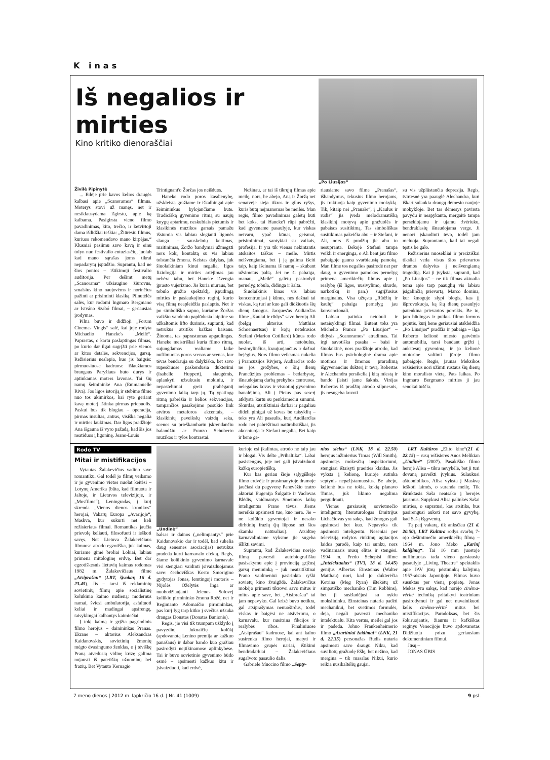K inas
Iš negalios ir mirties
Kino kritiko dienoraščiai
„Po Liusijos“
Živilė Pipinytė
... Eilėje prie kavos kelios draugės kalbasi apie „Scanoramos“ filmus. Moterys stovi už manęs, net ir nesiklausydama išgirstu, apie ką kalbama. Pasigirsta vieno filmo pavadinimas, kito, trečio, ir ketvirtoji dama išdidžiai teškia: „Žiūrėsiu filmus, kuriuos rekomendavo mano kirpėjas.“ Klusniai pasiimu savo kavą ir einu tolyn nuo festivalio entuziasčių, juolab kad mano sąrašas joms tikrai nepadarytų įspūdžio. Suprantu, kad ne šios ponios – ištikimoji festivalio auditorija. Per dešimt metų „Scanorama“ užsiaugino žiūrovus, smalsius kino naujovėms ir norinčius pažinti ar prisiminti klasiką. Pilnutėlės salės, kur rodomi Ingmaro Bergmano ar Istváno Szabó filmai, – geriausias įrodymas.
Pilna buvo ir didžioji „Forum Cinemas Vingis“ salė, kai joje rodyta Michaelio Haneke's „Meilė“. Paprastas, o kartu paslaptingas filmas, po kurio dar ilgai sugrįžti prie vienos ar kitos detalės, sekvencijos, garsų. Režisierius neslepia, kuo jis baigsis: pirmuosiuose kadruose išlaužiamos brangaus Paryžiaus buto durys ir aptinkamas moters lavonas. Tai šių namų šeimininkė Ana (Emmanuelle Riva). Jos ligos istoriją ir stebime filme nuo tos akimirkos, kai ryte geriant kavą moterį ištinka pirmas priepuolis. Paskui bus tik blogiau – operacija, pirmas insultas, antras, visiška negalia ir mirties laukimas. Dar ligos pradžioje Ana išgauna iš vyro pažadą, kad šis jos neatiduos į ligoninę. Jeano-Louis
Trintignant'o Žoržas jos neišduos.
Haneke rodo poros kasdienybę, užskleistą gražiame ir iškalbingai apie šeimininkus bylojančiame bute. Tradicišką gyvenimo ritmą su naujų knygų aptarimu, neskubiais pietumis ir klasikinės muzikos garsais pamažu išstumia vis labiau slegianti ligonės slauga – sauskelnių keitimas, maitinimas, Žoržo bandymai užmegzti nors kokį kontaktą su vis labiau tolstančia žmona. Keistas dalykas, juk šiuolaikiniam kinui negalia, ligos fiziologija ir mirties artėjimas jau nebėra tabu, bet Haneke išvengia įprasto vujerizmo. Jis kuria niūraus, bet tobulo grožio spektaklį, įspūdingą mirties ir pasiaukojimo reginį, kurio visą filmą neapleidžia paslaptis. Net ir po simboliško sapno, kuriame Žoržas vaikšto vandeniu paplūdusia laiptine su užkaltomis lifto durimis, supranti, kad netrukus atsitiks kažkas baisaus. Žinoma, tas paprastumas apgaulingas. Haneke meistriškai kuria filmo ritmą, sujungdamas realiame laike nufilmuotas poros scenas ar scenas, kur tėvas bendrauja su dalykiška, bet savo rūpesčiuose paskendusia dukterimi (Isabelle Huppert), slaugėmis, aplankyti užsukusiu mokiniu, ir nepastebimai greit prabėgantį gyvenimo laiką tarp jų. Tą ypatingą ritmą pabrėžia ir kelios sekvencijos, tampančios pasakojimo posūkio link atviros metaforos akcentais, – klasikinių paveikslų vaizdų seka, scenos su prieškambarin įskrendančiu balandžiu ar Franzo Schuberto muzikos ir tylos kontrastai.
Nežinau, ar tai iš tikrųjų filmas apie meilę, nors, be abejo, Aną ir Žoržą net senatvėje sieja tikras ir gilus ryšys, kuris būtų neįmanomas be meilės. Man regis, filmo pavadinimas galėtų būti bet koks, tai Haneke'i rūpi pabrėžti, kad gyvename pasaulyje, kur viskas netvaru, ypač kūnas, geismai, prisiminimai, santykiai su vaikais, profesija. Ir yra tik vienas nekintantis atskaitos taškas – meilė. Mirtis neišvengiama, bet į ją galima išeiti taip, kaip išeinama iš namų – skubant užsimetus paltą. Jei ne ši pabaiga, manau, „Meilė“ galėtų pasirodyti pernelyg tobula, didinga ir šalta.
Šiuolaikinis kinas vis labiau koncentruojasi į kūnus, nes dažnai tai viskas, ką turi ar kuo gali didžiuotis šių dienų žmogus. Jacques'as Audiard'as filme „Kaulai ir rūdys“ savo herojų Ali (belgų aktorius Matthias Schoenaertsas) ir kojų netekusios Stefani (Marion Cotillard) kūnus rodo nuolat, iš arti, netobulus, besimylinčius, kraujuojančius ir dažnai bejėgius. Nors filmo veiksmas nukelia į Prancūzijos Rivjerą, Audiard'as rodo ne jos grožybes, o šių dienų Prancūzijos problemas – bedarbystę, išnaudojamą darbą prekybos centruose, nelegalias kovas ir visuotinį gyvenimo banalėjimą. Ali į Pietus pas seserį atklysta kartu su penkiamečiu sūnumi. Skurdas, atsitiktiniai darbai ir pagaliau dideli pinigai už kovas be taisyklių – toks yra Ali pasaulis, kurį Audilard'as rodo net pabrėžtinai natūralistiškai, jis akcentuoja ir Stefani negalią. Bet kaip ir bene ge-
riausiame savo filme „Pranašas“, išbandymus, tekusius filmo herojams, jis traktuoja kaip gyvenimo mokyklą. Tik, kitaip nei „Pranaše“, į „Kaulus ir rūdis“ jis įveda melodramatišką klasikinį motyvą apie gražuolės ir pabaisos susitikimą. Tas simboliškas susitikimas pakeičia abu – ir Stefani, ir Ali, nors iš pradžių jie abu to nesupranta. Bekojė Stefani tampa veikli ir energinga, o Ali bent jau filmo pabaigoje gauna svarbiausią pamoką. Man filme tos negalios pasirodė net per daug, o gyvenimo pamokos pernelyg primena amerikiečių filmus apie į realybę (iš ligos, nusivylimo, skurdo, narkotikų ir pan.) sugrįžusius marginalus. Visa užtęsta „Rūdžių ir kaulų“ pabaiga pernelyg jau konvencionali.
Labiau patinka netobuli ir netaisyklingi filmai. Būtent toks yra Michelio Franco „Po Liusijos“ – didysis „Scanoramos“ atradimas. Tai irgi savotiška pasaka – baisi ir šiuolaikinė, nors pradžioje atrodo, kad filmas bus psichologinė drama apie motinos ir žmonos praradimą išgyvenančius dukterį ir tėvą. Robertas ir Alechandra persikelia į kitą miestą ir bando įleisti jame šaknis. Virėjas Robertas iš pradžių atrodo silpnesnis, jis nesugeba kovoti
su vis užplūstančia depresija. Regis, tvirtesnė yra paauglė Alechandra, kuri iškart sulaukia draugų dėmesio naujoje mokykloje. Bet tas dėmesys pavirsta pavydu ir neapykanta, mergaitė tampa persekiojamu ir ujamu žvėriuku, bendraklasių išnaudojama verge. Ji nenori įskaudinti tėvo, todėl jam meluoja. Suprantama, kad tai negali tęstis be galo.
Režisierius nuosekliai ir preciziškai tiksliai veda visus šios prievartos dramos dalyvius į neišvengiamą tragediją. Kai ji įvyksta, supranti, kad „Po Liusijos“ – ne tik filmas aktualia tema apie tarp paauglių vis labiau įsigalinčią prievartą. Marco domina, kur žmoguje slypi blogis, kas jį išprovokuoja, ką šių dienų pasaulyje patenkina prievartos poreikis. Be to, jam būdingas ir puikus filmo formos pojūtis, kurį bene geriausiai atskleidžia „Po Liusijos“ pradžia ir pabaiga – ilga Roberto kelionė miesto gatvėmis automobiliu, tarsi bandant grįžti į ankstesnį gyvenimą, ir jo kelionė motorine valtimi jūroje filmo pabaigoje. Regis, jaunas Meksikos režisierius nori užimti rūstaus šių dienų kino moralisto vietą. Pats laikas. Po Ingmaro Bergmano mirties ji jau senokai tuščia.
Rodo TV
Mitai ir mistifikacijos
Vytautas Žalakevičius vadino save romantiku. Gal todėl jo filmų veiksmo ir jo gyvenimo vietos nuolat keitėsi – Lotynų Amerika (būta, kad filmuota ir Jaltoje, ir Lietuvos televizijoje, ir „Mosfilme“), Leningradas, į kurį skrenda „Vienos dienos kronikos“ herojai, Vakarų Europa „Avarijoje“, Maskva, kur sukurti net keli režisieriaus filmai. Romantikas jaučia prievolę keliauti, filosofuoti ir ieškoti savęs. Net Lietuva Žalakevičiaus filmuose atrodo egzotiška, juk kaimas, kuriame gimė broliai Lokiai, labiau primena mitologinę erdvę. Bet dar egzotiškesnis lietuvių kaimas rodomas 1982 m. Žalakevičiaus filme „Atsiprašau“ (LRT, šįvakar, 16 d. 23.45). Jis – tarsi iš reklaminių sovietinių filmų apie socialistinę kolūkinio kaimo nūdieną: modernūs namai, šviesi ambulatorija, asfaltuoti keliai ir madingai apsirengę, taisyklingai kalbantys kaimiečiai.
Į tokį kaimą ir grįžta pagrindinis filmo herojus – dainininkas Pranas. Ekrane – aktorius Aleksandras Kaidanovskis, sovietinių žmonių mėgto dvasingumo ženklas, o į tėviškę Praną atvedusią vidinę krizę galima nujausti iš patetiškų užuominų bei frazių. Bet Vytauto Kernagio
„Undinė“
balsas ir dainos („nelimpantys“ prie Kaidanovskio dar ir todėl, kad sukelia daug senesnes asociacijas) netrukus pradeda kurti karnavalo efektą. Regis, šiame kolūkinio gyvenimo karnavale visi stengiasi vaidinti įsivaizduojamus save: čechoviškas Kosto Smorigino gydytojas Jonas, lemtingoji moteris – Nijolės Oželytės Inga ar nuobodžiaujanti Jelenos Solovej kolūkio pirmininko žmona Rožė, net ir Regimanto Adomaičio pirmininkas, pas kurį lyg tarp kitko į svečius užsuka draugas Donatas (Donatas Banionis).
Regis, jie visi tik trumpam užklydo į pavyzdinį Juknaičių kolūkį (apdovanotą Lenino premija ar kažkuo panašaus) ir dabar bando kuo gražiau pasirodyti neįtikinamose aplinkybėse. Tai ir buvo sovietinio gyvenimo būdo esmė – apsimesti kažkuo kitu ir įsivaizduoti, kad erdvė,
kurioje esi įkalintas, atrodo ne taip jau ir blogai. Vis dėlto „Pribaltika“. Labai pasistengus, joje net gali įsivaizduoti kažką europietišką.
Kur kas geriau šioje sąlygiškoje filmo erdvėje ir prasimanytoje dramoje jaučiasi du pagyvenę Panevėžio teatro aktoriai Eugenija Šulgaitė ir Vaclovas Blėdis, vaidinantys Smetonos laikų inteligentus Prano tėvus. Jiems nereikia apsimesti tuo, kuo nėra. Jie – ne kolūkio gyventojai ir nesako dirbtinių frazių (jų lūpose net šios skamba natūraliau). Atsidūrę karnavaliniame vyksme jie sugeba išlikti savimi.
Suprantu, kad Žalakevičius norėjo filmą paversti autobiografišku pasisakymu apie į provinciją grįžusį garsų menininką – juk neatsitiktinai Prano vaidmeniui pasirinkta ryški sovietų kino žvaigždė. Žalakevičius mokėjo primesti tikrovei savo mitus ir mitus apie save, bet „Atsiprašau“ tai jam nepavyko. Gal krizė buvo netikra, gal atsiprašymas nenuoširdus, todėl viskas ir baigėsi ne atsivėrimu, o karnavalu, kur nusitrina fikcijos ir realybės ribos. Finaliniuose „Atsiprašau“ kadruose, kai ant kalno susirenka filmo herojai, matyti ir filmavimo grupės nariai, ištikimi bendradarbiai – Žalakevičiaus sugalvoto pasaulio dalis.
Gabriele Muccino filmo „Septy-
nios sielos“ (LNK, 18 d. 22.50) herojus inžinierius Timas (Will Smith), apsimetęs mokesčių inspektoriumi, stengiasi ištaisyti praeities klaidas. Jis vyksta į kelionę, kurioje sutinka septynis nepažįstamuosius. Be abejo, kelionė bus ne tokia, kokią planavo Timas, juk likimo negalima pergudrauti.
Vienas garsiausių sovietmečio inteligentų literatūrologas Dmitrijus Lichačiovas yra sakęs, kad žmogus gali apsimesti bet kuo. Nepavyks tik apsimesti inteligentu. Neseniai per televiziją rodytos rinkimų agitacijos laidos parodė, kaip tai sunku, nors vadinamasis mūsų elitas ir stengėsi. 1994 m. Fredo Schepisi filme „Intelektualas“ (TV3, 18 d. 14.45) genijus Albertas Einsteinas (Walter Matthau) nori, kad jo dukterėčia Ketrina (Meg Ryan) ištekėtų už simpatiško mechaniko (Tim Robbins), bet ji susižadėjusi su nykiu mokslininku. Einsteinas nutaria padėti mechanikui, bet svetimos formulės, deja, negali paversti mechaniko intelektualu. Kita vertus, meilei gal jos ir padeda. Johno Frankenheimerio filmo „Azartiniai žaidimai“ (LNK, 21 d. 22.35) personažas Rudis nutaria apsimesti savo draugu Niku, kad suviliotų gražuolę Ešlę, bet nežino, kad mergina – tik masalas Nikui, kurio reikia nusikaltėlių gaujai.
LRT Kultūros „Elito kine“(21 d. 22.15) – rusų režisierės Anos Melikian „Undinė“ (2007). Pasakiško filmo herojė Alisa – tikra nevykėlė, bet ji turi dovaną paveikti įvykius. Sulaukusi aštuoniolikos, Alisa vyksta į Maskvą ieškoti laimės, o suranda meilę. Tik išrinktasis Saša neatsako į herojės jausmus. Supykusi Alisa palinkės Sašai mirties, o supratusi, kas atsitiks, bus pasirengusi aukoti net savo gyvybę, kad Sašą išgyventų.
Tą patį vakarą, tik anksčiau (21 d. 20.50), LRT Kultūra rodys svarbų 7-ojo dešimtmečio amerikiečių filmą – 1964 m. Jono Meko „Karinį kalėjimą“. Tai 16 mm juostoje nufilmuotas tada vieno garsiausių pasaulyje „Living Theatre“ spektaklis apie JAV jūrų pėstininkų kalėjimą 1957-aisiais Japonijoje. Filmas buvo susuktas per vieną popietę. Jonas Mekas yra sakęs, kad norėjo cinéma-vérité techniką pritaikyti teatriniam pasirodymui ir gal net nuvainikuoti kelis cinéma-vérité mitus bei mistifikacijas. Paradoksas, bet šis šokiruojantis, žiaurus ir kafkiškas reginys Venecijoje buvo apdovanotas Didžiuoju prizu geriausiam dokumentiniam filmui.
Jūsų –
JONAS ŪBIS
7 meno dienos | 2012 m. lapkričio 16 d. | Nr. 41 (1009) 9 psl.